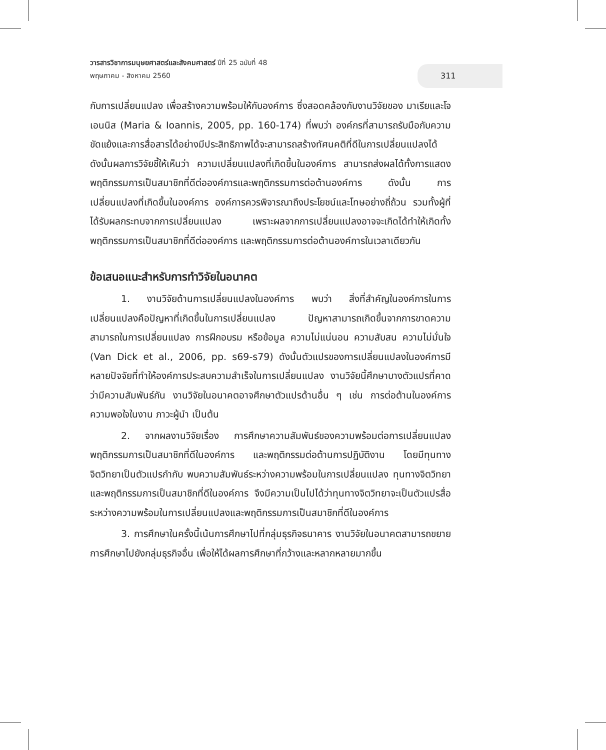วารสารวิชาการมนุษยศาสตร์และสังคมศาสตร์ ปีที่ 25 ฉบับที่ 48
พฤษภาคม - สิงหาคม 2560
311
กับการเปลี่ยนแปลง เพื่อสร้างความพร้อมให้กับองค์การ ซึ่งสอดคล้องกับงานวิจัยของ มาเรียและโจเอนนิส (Maria & Ioannis, 2005, pp. 160-174) ที่พบว่า องค์กรที่สามารถรับมือกับความขัดแย้งและการสื่อสารได้อย่างมีประสิทธิภาพได้จะสามารถสร้างทัศนคติที่ดีในการเปลี่ยนแปลงได้ ดังนั้นผลการวิจัยชี้ให้เห็นว่า ความเปลี่ยนแปลงที่เกิดขึ้นในองค์การ สามารถส่งผลได้ทั้งการแสดงพฤติกรรมการเป็นสมาชิกที่ดีต่อองค์การและพฤติกรรมการต่อต้านองค์การ ดังนั้น การเปลี่ยนแปลงที่เกิดขึ้นในองค์การ องค์การควรพิจารณาถึงประโยชน์และโทษอย่างถี่ถ้วน รวมทั้งผู้ที่ได้รับผลกระทบจากการเปลี่ยนแปลง เพราะผลจากการเปลี่ยนแปลงอาจจะเกิดได้ทำให้เกิดทั้งพฤติกรรมการเป็นสมาชิกที่ดีต่อองค์การ และพฤติกรรมการต่อต้านองค์การในเวลาเดียวกัน
ข้อเสนอแนะสำหรับการทำวิจัยในอนาคต
1. งานวิจัยด้านการเปลี่ยนแปลงในองค์การ พบว่า สิ่งที่สำคัญในองค์การในการเปลี่ยนแปลงคือปัญหาที่เกิดขึ้นในการเปลี่ยนแปลง ปัญหาสามารถเกิดขึ้นจากการขาดความสามารถในการเปลี่ยนแปลง การฝึกอบรม หรือข้อมูล ความไม่แน่นอน ความสับสน ความไม่มั่นใจ (Van Dick et al., 2006, pp. s69-s79) ดังนั้นตัวแปรของการเปลี่ยนแปลงในองค์การมีหลายปัจจัยที่ทำให้องค์การประสบความสำเร็จในการเปลี่ยนแปลง งานวิจัยนี้ศึกษาบางตัวแปรที่คาดว่ามีความสัมพันธ์กัน งานวิจัยในอนาคตอาจศึกษาตัวแปรด้านอื่น ๆ เช่น การต่อต้านในองค์การ ความพอใจในงาน ภาวะผู้นำ เป็นต้น
2. จากผลงานวิจัยเรื่อง การศึกษาความสัมพันธ์ของความพร้อมต่อการเปลี่ยนแปลงพฤติกรรมการเป็นสมาชิกที่ดีในองค์การ และพฤติกรรมต่อต้านการปฏิบัติงาน โดยมีทุนทางจิตวิทยาเป็นตัวแปรกำกับ พบความสัมพันธ์ระหว่างความพร้อมในการเปลี่ยนแปลง ทุนทางจิตวิทยาและพฤติกรรมการเป็นสมาชิกที่ดีในองค์การ จึงมีความเป็นไปได้ว่าทุนทางจิตวิทยาจะเป็นตัวแปรสื่อระหว่างความพร้อมในการเปลี่ยนแปลงและพฤติกรรมการเป็นสมาชิกที่ดีในองค์การ
3. การศึกษาในครั้งนี้เน้นการศึกษาไปที่กลุ่มธุรกิจธนาคาร งานวิจัยในอนาคตสามารถขยายการศึกษาไปยังกลุ่มธุรกิจอื่น เพื่อให้ได้ผลการศึกษาที่กว้างและหลากหลายมากขึ้น